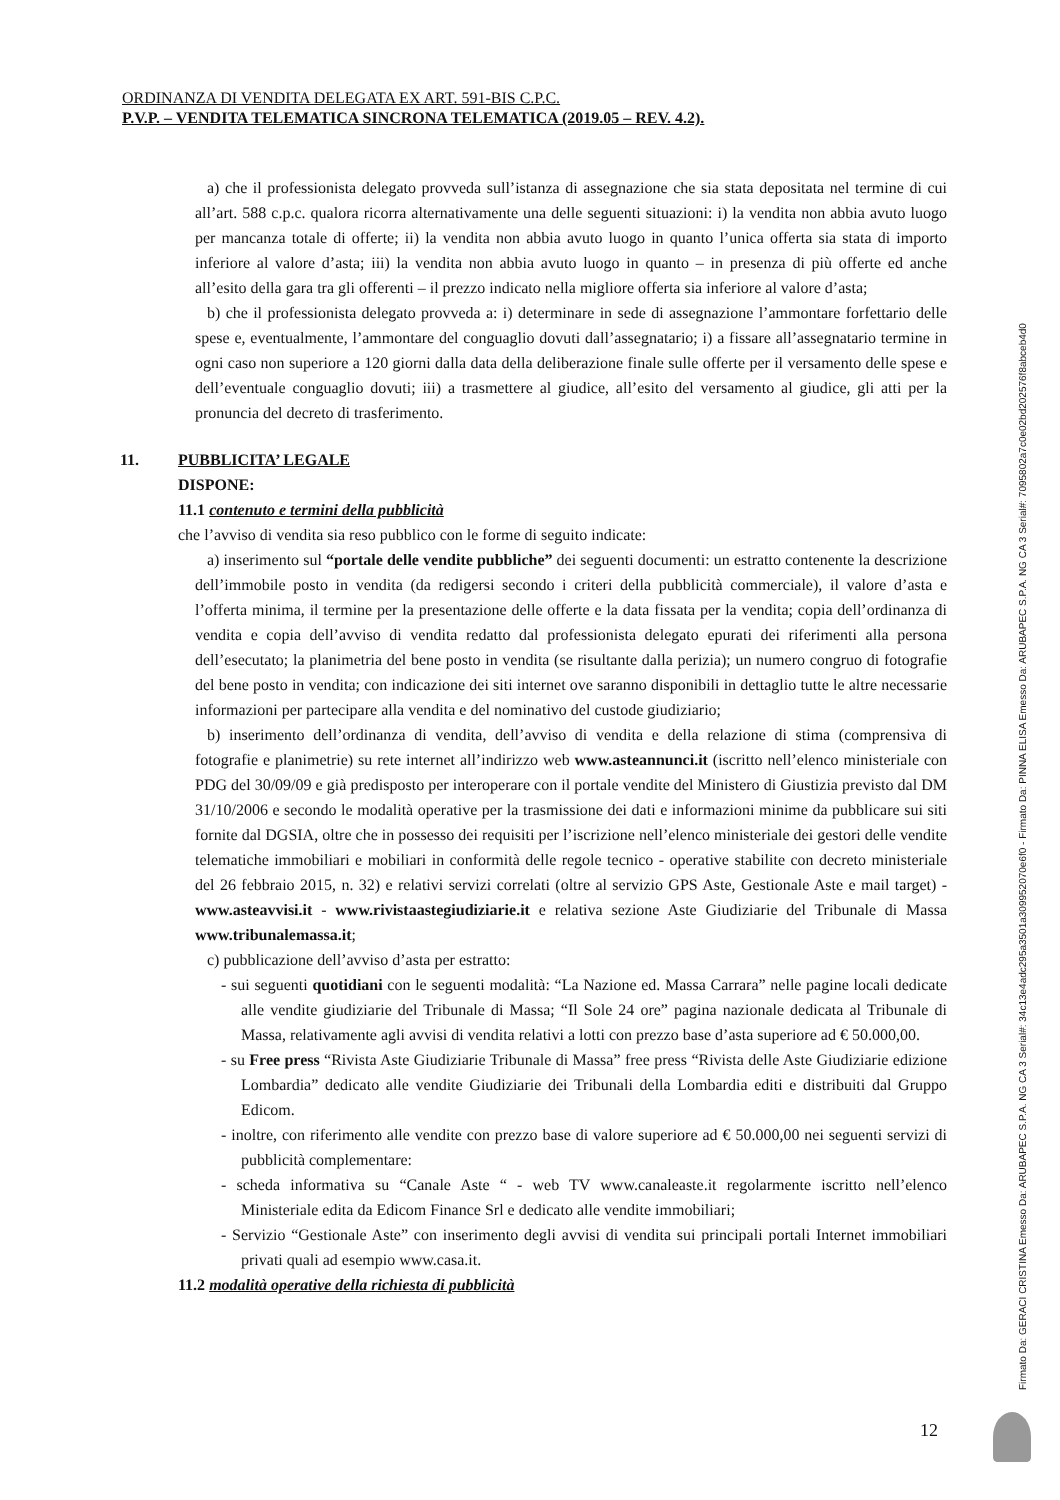ORDINANZA DI VENDITA DELEGATA EX ART. 591-BIS C.P.C.
P.V.P. – VENDITA TELEMATICA SINCRONA TELEMATICA (2019.05 – REV. 4.2).
a) che il professionista delegato provveda sull’istanza di assegnazione che sia stata depositata nel termine di cui all’art. 588 c.p.c. qualora ricorra alternativamente una delle seguenti situazioni: i) la vendita non abbia avuto luogo per mancanza totale di offerte; ii) la vendita non abbia avuto luogo in quanto l’unica offerta sia stata di importo inferiore al valore d’asta; iii) la vendita non abbia avuto luogo in quanto – in presenza di più offerte ed anche all’esito della gara tra gli offerenti – il prezzo indicato nella migliore offerta sia inferiore al valore d’asta;
b) che il professionista delegato provveda a: i) determinare in sede di assegnazione l’ammontare forfettario delle spese e, eventualmente, l’ammontare del conguaglio dovuti dall’assegnatario; i) a fissare all’assegnatario termine in ogni caso non superiore a 120 giorni dalla data della deliberazione finale sulle offerte per il versamento delle spese e dell’eventuale conguaglio dovuti; iii) a trasmettere al giudice, all’esito del versamento al giudice, gli atti per la pronuncia del decreto di trasferimento.
11. PUBBLICITA’ LEGALE
DISPONE:
11.1 contenuto e termini della pubblicità
che l’avviso di vendita sia reso pubblico con le forme di seguito indicate:
a) inserimento sul “portale delle vendite pubbliche” dei seguenti documenti: un estratto contenente la descrizione dell’immobile posto in vendita (da redigersi secondo i criteri della pubblicità commerciale), il valore d’asta e l’offerta minima, il termine per la presentazione delle offerte e la data fissata per la vendita; copia dell’ordinanza di vendita e copia dell’avviso di vendita redatto dal professionista delegato epurati dei riferimenti alla persona dell’esecutato; la planimetria del bene posto in vendita (se risultante dalla perizia); un numero congruo di fotografie del bene posto in vendita; con indicazione dei siti internet ove saranno disponibili in dettaglio tutte le altre necessarie informazioni per partecipare alla vendita e del nominativo del custode giudiziario;
b) inserimento dell’ordinanza di vendita, dell’avviso di vendita e della relazione di stima (comprensiva di fotografie e planimetrie) su rete internet all’indirizzo web www.asteannunci.it (iscritto nell’elenco ministeriale con PDG del 30/09/09 e già predisposto per interoperare con il portale vendite del Ministero di Giustizia previsto dal DM 31/10/2006 e secondo le modalità operative per la trasmissione dei dati e informazioni minime da pubblicare sui siti fornite dal DGSIA, oltre che in possesso dei requisiti per l’iscrizione nell’elenco ministeriale dei gestori delle vendite telematiche immobiliari e mobiliari in conformità delle regole tecnico - operative stabilite con decreto ministeriale del 26 febbraio 2015, n. 32) e relativi servizi correlati (oltre al servizio GPS Aste, Gestionale Aste e mail target) - www.asteavvisi.it - www.rivistaastegiudiziarie.it e relativa sezione Aste Giudiziarie del Tribunale di Massa www.tribunalemassa.it;
c) pubblicazione dell’avviso d’asta per estratto:
- sui seguenti quotidiani con le seguenti modalità: “La Nazione ed. Massa Carrara” nelle pagine locali dedicate alle vendite giudiziarie del Tribunale di Massa; “Il Sole 24 ore” pagina nazionale dedicata al Tribunale di Massa, relativamente agli avvisi di vendita relativi a lotti con prezzo base d’asta superiore ad € 50.000,00.
- su Free press “Rivista Aste Giudiziarie Tribunale di Massa” free press “Rivista delle Aste Giudiziarie edizione Lombardia” dedicato alle vendite Giudiziarie dei Tribunali della Lombardia editi e distribuiti dal Gruppo Edicom.
- inoltre, con riferimento alle vendite con prezzo base di valore superiore ad € 50.000,00 nei seguenti servizi di pubblicità complementare:
- scheda informativa su “Canale Aste “ - web TV www.canaleaste.it regolarmente iscritto nell’elenco Ministeriale edita da Edicom Finance Srl e dedicato alle vendite immobiliari;
- Servizio “Gestionale Aste” con inserimento degli avvisi di vendita sui principali portali Internet immobiliari privati quali ad esempio www.casa.it.
11.2 modalità operative della richiesta di pubblicità
Firmato Da: GERACI CRISTINA Emesso Da: ARUBAPEC S.P.A. NG CA 3 Serial#: 34c13e4adc295a3501a309952070e6f0 - Firmato Da: PINNA ELISA Emesso Da: ARUBAPEC S.P.A. NG CA 3 Serial#: 7095802a7c0e02bd202576f8abceb4d0
12